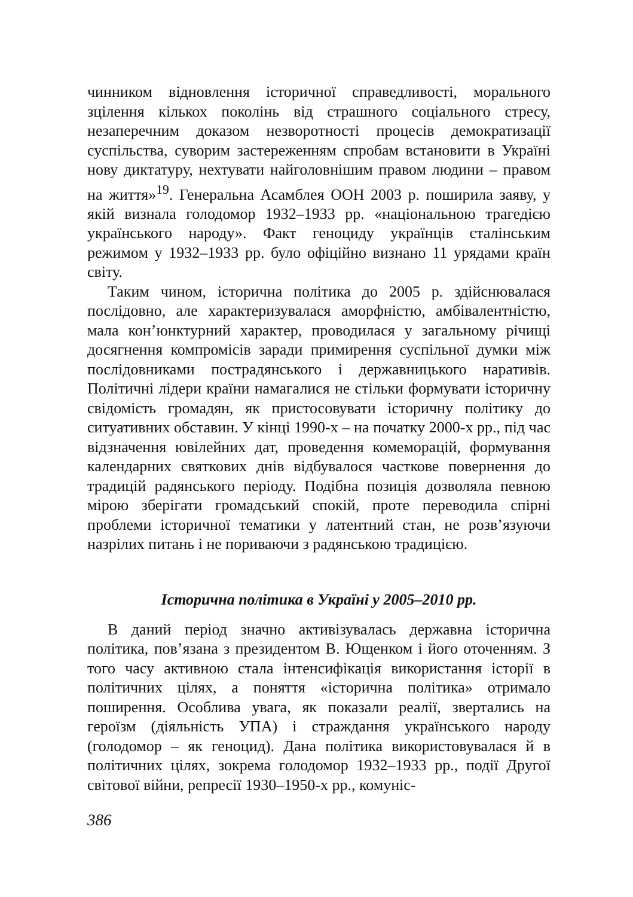чинником відновлення історичної справедливості, морального зцілення кількох поколінь від страшного соціального стресу, незаперечним доказом незворотності процесів демократизації суспільства, суворим застереженням спробам встановити в Україні нову диктатуру, нехтувати найголовнішим правом людини – правом на життя»<sup>19</sup>. Генеральна Асамблея ООН 2003 р. поширила заяву, у якій визнала голодомор 1932–1933 рр. «національною трагедією українського народу». Факт геноциду українців сталінським режимом у 1932–1933 рр. було офіційно визнано 11 урядами країн світу.
Таким чином, історична політика до 2005 р. здійснювалася послідовно, але характеризувалася аморфністю, амбівалентністю, мала кон’юнктурний характер, проводилася у загальному річищі досягнення компромісів заради примирення суспільної думки між послідовниками пострадянського і державницького наративів. Політичні лідери країни намагалися не стільки формувати історичну свідомість громадян, як пристосовувати історичну політику до ситуативних обставин. У кінці 1990-х – на початку 2000-х рр., під час відзначення ювілейних дат, проведення комеморацій, формування календарних святкових днів відбувалося часткове повернення до традицій радянського періоду. Подібна позиція дозволяла певною мірою зберігати громадський спокій, проте переводила спірні проблеми історичної тематики у латентний стан, не розв’язуючи назрілих питань і не пориваючи з радянською традицією.
Історична політика в Україні у 2005–2010 рр.
В даний період значно активізувалась державна історична політика, пов’язана з президентом В. Ющенком і його оточенням. З того часу активною стала інтенсифікація використання історії в політичних цілях, а поняття «історична політика» отримало поширення. Особлива увага, як показали реалії, звертались на героїзм (діяльність УПА) і страждання українського народу (голодомор – як геноцид). Дана політика використовувалася й в політичних цілях, зокрема голодомор 1932–1933 рр., події Другої світової війни, репресії 1930–1950-х рр., комуніс-
386